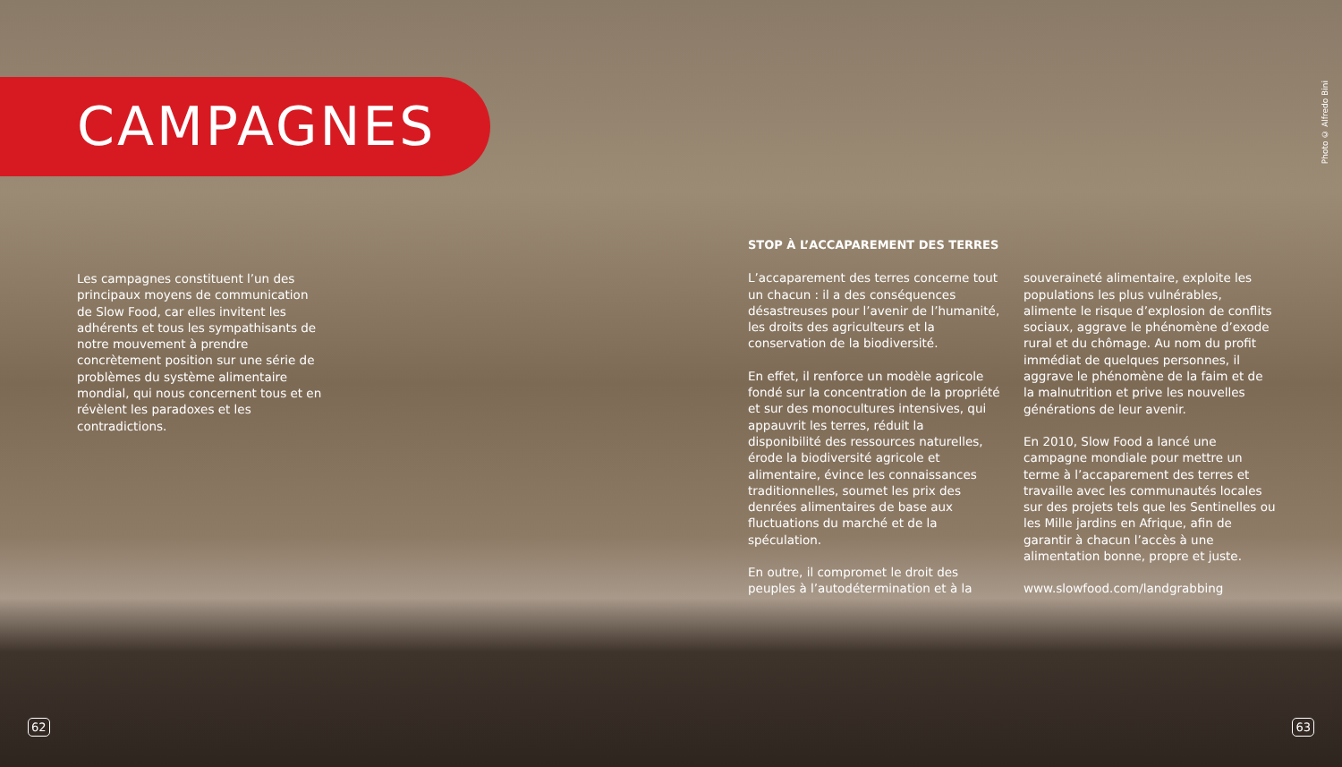CAMPAGNES
Photo © Alfredo Bini
Les campagnes constituent l’un des principaux moyens de communication de Slow Food, car elles invitent les adhérents et tous les sympathisants de notre mouvement à prendre concrètement position sur une série de problèmes du système alimentaire mondial, qui nous concernent tous et en révèlent les paradoxes et les contradictions.
STOP À L’ACCAPAREMENT DES TERRES
L’accaparement des terres concerne tout un chacun : il a des conséquences désastreuses pour l’avenir de l’humanité, les droits des agriculteurs et la conservation de la biodiversité.
En effet, il renforce un modèle agricole fondé sur la concentration de la propriété et sur des monocultures intensives, qui appauvrit les terres, réduit la disponibilité des ressources naturelles, érode la biodiversité agricole et alimentaire, évince les connaissances traditionnelles, soumet les prix des denrées alimentaires de base aux fluctuations du marché et de la spéculation.
En outre, il compromet le droit des peuples à l’autodétermination et à la souveraineté alimentaire, exploite les populations les plus vulnérables, alimente le risque d’explosion de conflits sociaux, aggrave le phénomène d’exode rural et du chômage. Au nom du profit immédiat de quelques personnes, il aggrave le phénomène de la faim et de la malnutrition et prive les nouvelles générations de leur avenir.
En 2010, Slow Food a lancé une campagne mondiale pour mettre un terme à l’accaparement des terres et travaille avec les communautés locales sur des projets tels que les Sentinelles ou les Mille jardins en Afrique, afin de garantir à chacun l’accès à une alimentation bonne, propre et juste.
www.slowfood.com/landgrabbing
62 63